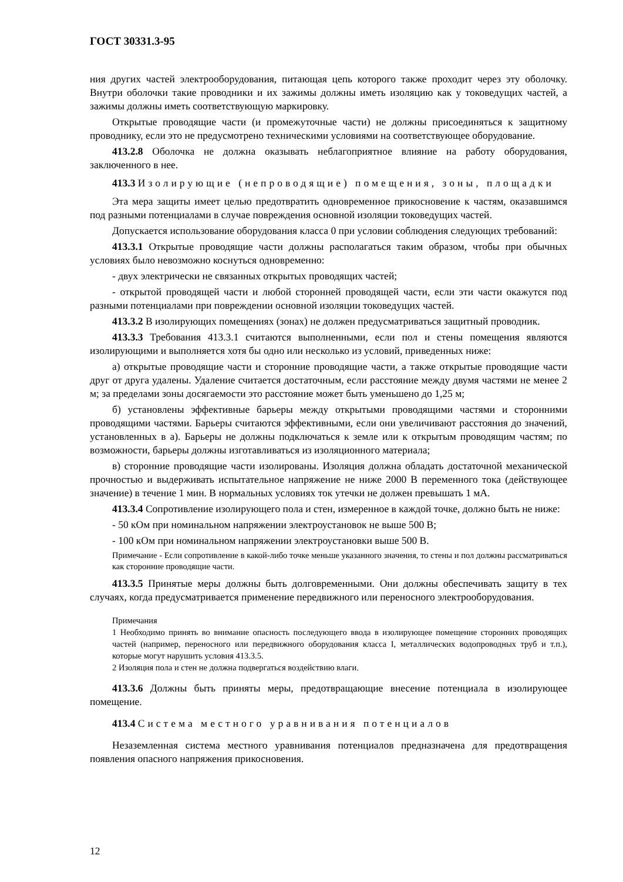ГОСТ 30331.3-95
ния других частей электрооборудования, питающая цепь которого также проходит через эту оболочку. Внутри оболочки такие проводники и их зажимы должны иметь изоляцию как у токоведущих частей, а зажимы должны иметь соответствующую маркировку.
Открытые проводящие части (и промежуточные части) не должны присоединяться к защитному проводнику, если это не предусмотрено техническими условиями на соответствующее оборудование.
413.2.8 Оболочка не должна оказывать неблагоприятное влияние на работу оборудования, заключенного в нее.
413.3 Изолирующие (непроводящие) помещения, зоны, площадки
Эта мера защиты имеет целью предотвратить одновременное прикосновение к частям, оказавшимся под разными потенциалами в случае повреждения основной изоляции токоведущих частей.
Допускается использование оборудования класса 0 при условии соблюдения следующих требований:
413.3.1 Открытые проводящие части должны располагаться таким образом, чтобы при обычных условиях было невозможно коснуться одновременно:
- двух электрически не связанных открытых проводящих частей;
- открытой проводящей части и любой сторонней проводящей части, если эти части окажутся под разными потенциалами при повреждении основной изоляции токоведущих частей.
413.3.2 В изолирующих помещениях (зонах) не должен предусматриваться защитный проводник.
413.3.3 Требования 413.3.1 считаются выполненными, если пол и стены помещения являются изолирующими и выполняется хотя бы одно или несколько из условий, приведенных ниже:
а) открытые проводящие части и сторонние проводящие части, а также открытые проводящие части друг от друга удалены. Удаление считается достаточным, если расстояние между двумя частями не менее 2 м; за пределами зоны досягаемости это расстояние может быть уменьшено до 1,25 м;
б) установлены эффективные барьеры между открытыми проводящими частями и сторонними проводящими частями. Барьеры считаются эффективными, если они увеличивают расстояния до значений, установленных в а). Барьеры не должны подключаться к земле или к открытым проводящим частям; по возможности, барьеры должны изготавливаться из изоляционного материала;
в) сторонние проводящие части изолированы. Изоляция должна обладать достаточной механической прочностью и выдерживать испытательное напряжение не ниже 2000 В переменного тока (действующее значение) в течение 1 мин. В нормальных условиях ток утечки не должен превышать 1 мА.
413.3.4 Сопротивление изолирующего пола и стен, измеренное в каждой точке, должно быть не ниже:
- 50 кОм при номинальном напряжении электроустановок не выше 500 В;
- 100 кОм при номинальном напряжении электроустановки выше 500 В.
Примечание - Если сопротивление в какой-либо точке меньше указанного значения, то стены и пол должны рассматриваться как сторонние проводящие части.
413.3.5 Принятые меры должны быть долговременными. Они должны обеспечивать защиту в тех случаях, когда предусматривается применение передвижного или переносного электрооборудования.
Примечания
1 Необходимо принять во внимание опасность последующего ввода в изолирующее помещение сторонних проводящих частей (например, переносного или передвижного оборудования класса I, металлических водопроводных труб и т.п.), которые могут нарушить условия 413.3.5.
2 Изоляция пола и стен не должна подвергаться воздействию влаги.
413.3.6 Должны быть приняты меры, предотвращающие внесение потенциала в изолирующее помещение.
413.4 Система местного уравнивания потенциалов
Незаземленная система местного уравнивания потенциалов предназначена для предотвращения появления опасного напряжения прикосновения.
12